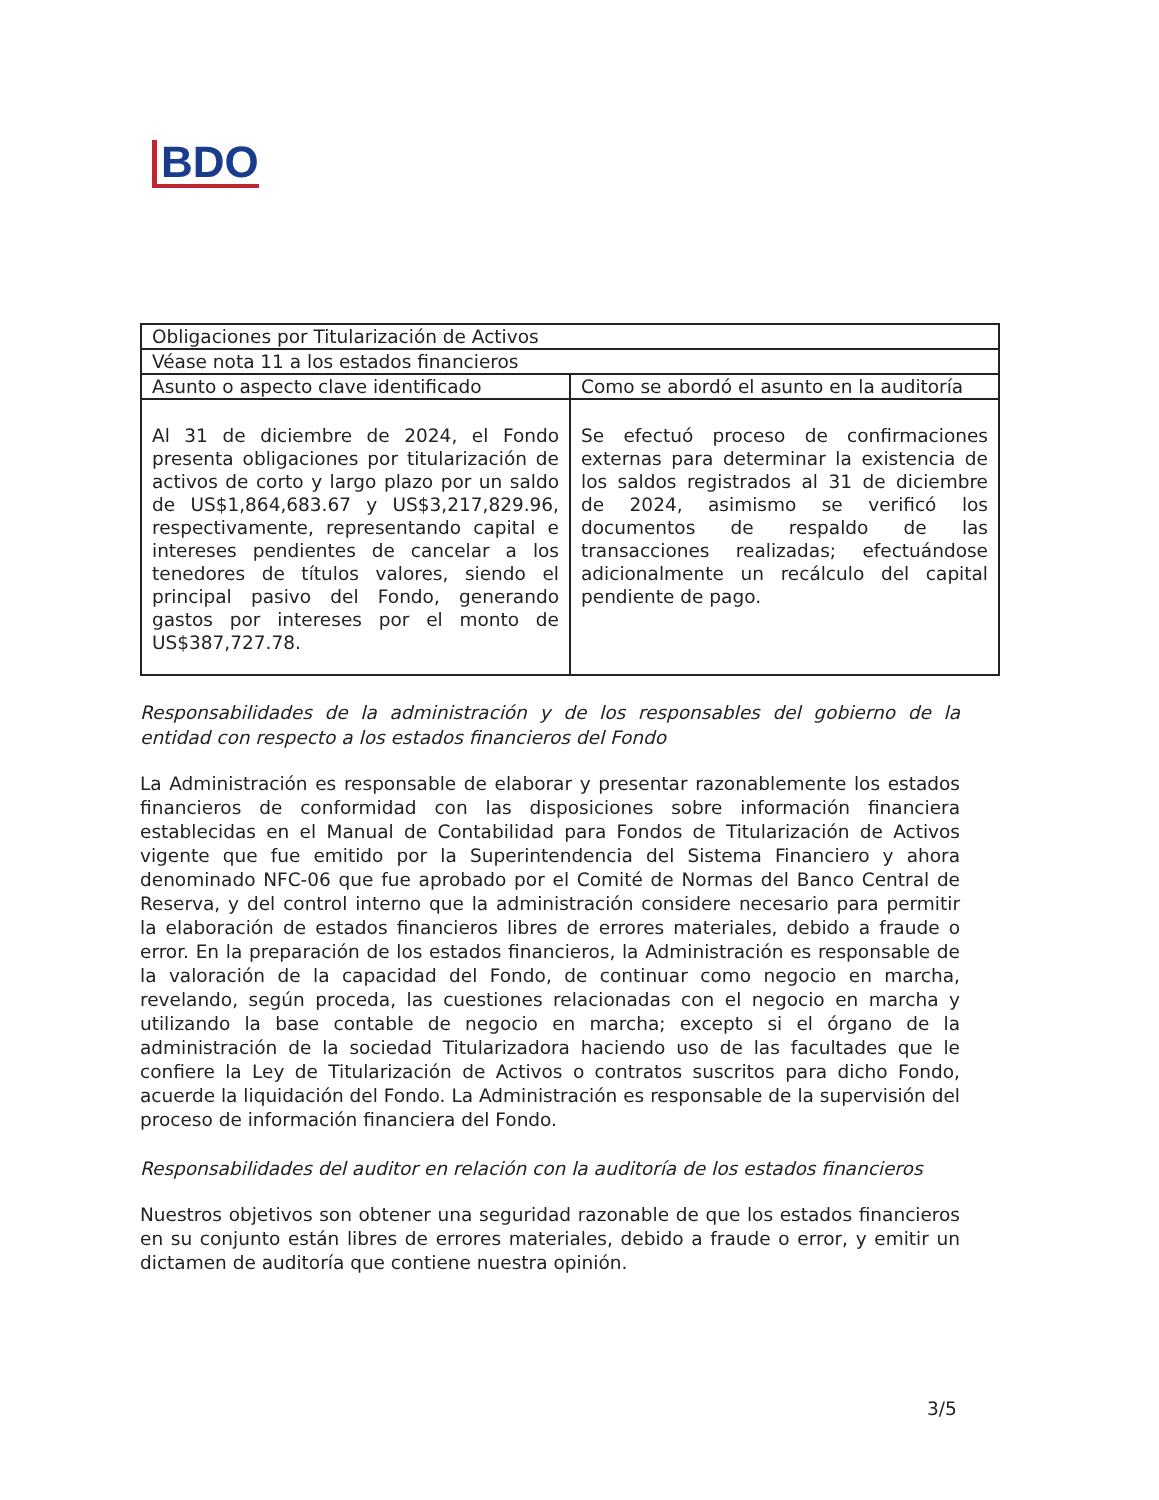BDO
| Obligaciones por Titularización de Activos | |
| Véase nota 11 a los estados financieros | |
| Asunto o aspecto clave identificado | Como se abordó el asunto en la auditoría |
| Al 31 de diciembre de 2024, el Fondo presenta obligaciones por titularización de activos de corto y largo plazo por un saldo de US$1,864,683.67 y US$3,217,829.96, respectivamente, representando capital e intereses pendientes de cancelar a los tenedores de títulos valores, siendo el principal pasivo del Fondo, generando gastos por intereses por el monto de US$387,727.78. | Se efectuó proceso de confirmaciones externas para determinar la existencia de los saldos registrados al 31 de diciembre de 2024, asimismo se verificó los documentos de respaldo de las transacciones realizadas; efectuándose adicionalmente un recálculo del capital pendiente de pago. |
Responsabilidades de la administración y de los responsables del gobierno de la entidad con respecto a los estados financieros del Fondo
La Administración es responsable de elaborar y presentar razonablemente los estados financieros de conformidad con las disposiciones sobre información financiera establecidas en el Manual de Contabilidad para Fondos de Titularización de Activos vigente que fue emitido por la Superintendencia del Sistema Financiero y ahora denominado NFC-06 que fue aprobado por el Comité de Normas del Banco Central de Reserva, y del control interno que la administración considere necesario para permitir la elaboración de estados financieros libres de errores materiales, debido a fraude o error. En la preparación de los estados financieros, la Administración es responsable de la valoración de la capacidad del Fondo, de continuar como negocio en marcha, revelando, según proceda, las cuestiones relacionadas con el negocio en marcha y utilizando la base contable de negocio en marcha; excepto si el órgano de la administración de la sociedad Titularizadora haciendo uso de las facultades que le confiere la Ley de Titularización de Activos o contratos suscritos para dicho Fondo, acuerde la liquidación del Fondo. La Administración es responsable de la supervisión del proceso de información financiera del Fondo.
Responsabilidades del auditor en relación con la auditoría de los estados financieros
Nuestros objetivos son obtener una seguridad razonable de que los estados financieros en su conjunto están libres de errores materiales, debido a fraude o error, y emitir un dictamen de auditoría que contiene nuestra opinión.
3/5